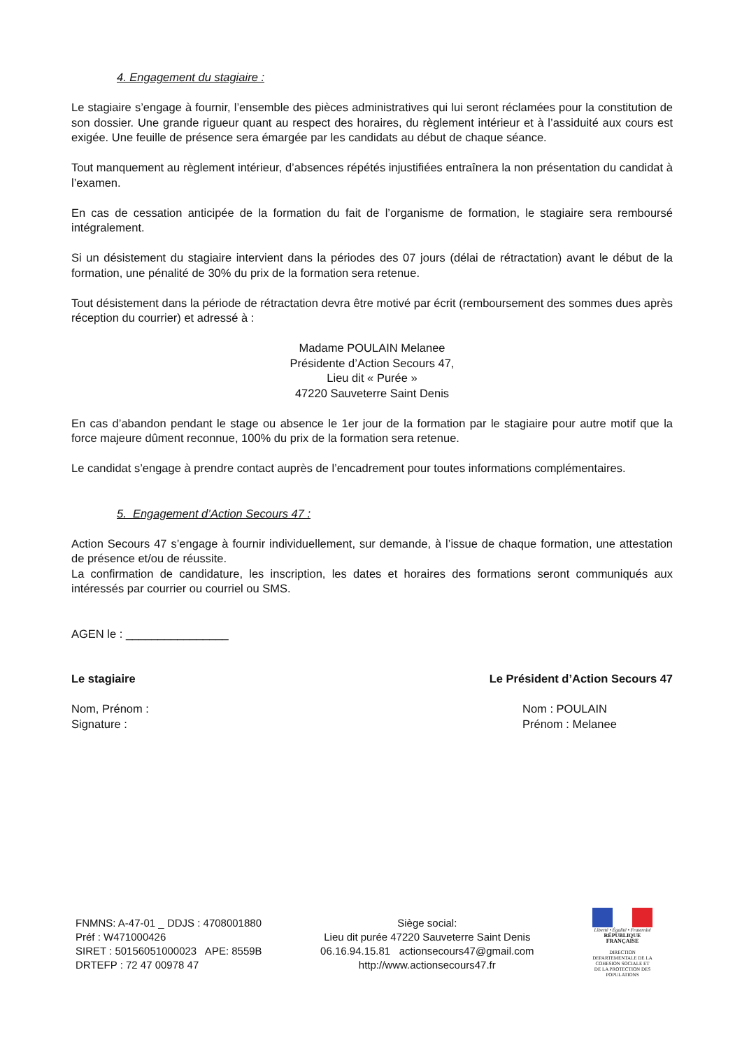4. Engagement du stagiaire :
Le stagiaire s’engage à fournir, l’ensemble des pièces administratives qui lui seront réclamées pour la constitution de son dossier. Une grande rigueur quant au respect des horaires, du règlement intérieur et à l’assiduité aux cours est exigée. Une feuille de présence sera émargée par les candidats au début de chaque séance.
Tout manquement au règlement intérieur, d’absences répétés injustifiées entraînera la non présentation du candidat à l’examen.
En cas de cessation anticipée de la formation du fait de l’organisme de formation, le stagiaire sera remboursé intégralement.
Si un désistement du stagiaire intervient dans la périodes des 07 jours (délai de rétractation) avant le début de la formation, une pénalité de 30% du prix de la formation sera retenue.
Tout désistement dans la période de rétractation devra être motivé par écrit (remboursement des sommes dues après réception du courrier) et adressé à :
Madame POULAIN Melanee
Présidente d’Action Secours 47,
Lieu dit « Purée »
47220 Sauveterre Saint Denis
En cas d’abandon pendant le stage ou absence le 1er jour de la formation par le stagiaire pour autre motif que la force majeure dûment reconnue, 100% du prix de la formation sera retenue.
Le candidat s’engage à prendre contact auprès de l’encadrement pour toutes informations complémentaires.
5. Engagement d’Action Secours 47 :
Action Secours 47 s’engage à fournir individuellement, sur demande, à l’issue de chaque formation, une attestation de présence et/ou de réussite.
La confirmation de candidature, les inscription, les dates et horaires des formations seront communiqués aux intéressés par courrier ou courriel ou SMS.
AGEN le : ________________
Le stagiaire Le Président d’Action Secours 47
Nom, Prénom :
Signature :
Nom : POULAIN
Prénom : Melanee
FNMNS: A-47-01 _ DDJS : 4708001880
Préf : W471000426
SIRET : 50156051000023 APE: 8559B
DRTEFP : 72 47 00978 47
Siège social:
Lieu dit purée 47220 Sauveterre Saint Denis
06.16.94.15.81 actionsecours47@gmail.com
http://www.actionsecours47.fr
Liberté • Égalité • Fraternité
RÉPUBLIQUE FRANÇAISE
DIRECTION DEPARTEMENTALE DE LA COHESION SOCIALE ET DE LA PROTECTION DES POPULATIONS